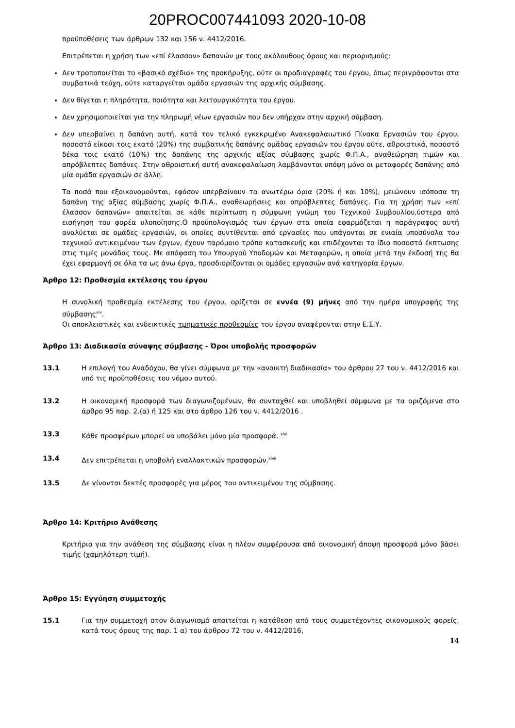20PROC007441093 2020-10-08
προϋποθέσεις των άρθρων 132 και 156 ν. 4412/2016.
Επιτρέπεται η χρήση των «επί έλασσον» δαπανών με τους ακόλουθους όρους και περιορισμούς:
Δεν τροποποιείται το «βασικό σχέδιο» της προκήρυξης, ούτε οι προδιαγραφές του έργου, όπως περιγράφονται στα συμβατικά τεύχη, ούτε καταργείται ομάδα εργασιών της αρχικής σύμβασης.
Δεν θίγεται η πληρότητα, ποιότητα και λειτουργικότητα του έργου.
Δεν χρησιμοποιείται για την πληρωμή νέων εργασιών που δεν υπήρχαν στην αρχική σύμβαση.
Δεν υπερβαίνει η δαπάνη αυτή, κατά τον τελικό εγκεκριμένο Ανακεφαλαιωτικό Πίνακα Εργασιών του έργου, ποσοστό είκοσι τοις εκατό (20%) της συμβατικής δαπάνης ομάδας εργασιών του έργου ούτε, αθροιστικά, ποσοστό δέκα τοις εκατό (10%) της δαπάνης της αρχικής αξίας σύμβασης χωρίς Φ.Π.Α., αναθεώρηση τιμών και απρόβλεπτες δαπάνες. Στην αθροιστική αυτή ανακεφαλαίωση λαμβάνονται υπόψη μόνο οι μεταφορές δαπάνης από μία ομάδα εργασιών σε άλλη.
Τα ποσά που εξοικονομούνται, εφόσον υπερβαίνουν τα ανωτέρω όρια (20% ή και 10%), μειώνουν ισόποσα τη δαπάνη της αξίας σύμβασης χωρίς Φ.Π.Α., αναθεωρήσεις και απρόβλεπτες δαπάνες. Για τη χρήση των «επί έλασσον δαπανών» απαιτείται σε κάθε περίπτωση η σύμφωνη γνώμη του Τεχνικού Συμβουλίου,ύστερα από εισήγηση του φορέα υλοποίησης.Ο προϋπολογισμός των έργων στα οποία εφαρμόζεται η παράγραφος αυτή αναλύεται σε ομάδες εργασιών, οι οποίες συντίθενται από εργασίες που υπάγονται σε ενιαία υποσύνολα του τεχνικού αντικειμένου των έργων, έχουν παρόμοιο τρόπο κατασκευής και επιδέχονται το ίδιο ποσοστό έκπτωσης στις τιμές μονάδας τους. Με απόφαση του Υπουργού Υποδομών και Μεταφορών, η οποία μετά την έκδοσή της θα έχει εφαρμογή σε όλα τα ως άνω έργα, προσδιορίζονται οι ομάδες εργασιών ανά κατηγορία έργων.
Άρθρο 12: Προθεσμία εκτέλεσης του έργου
Η συνολική προθεσμία εκτέλεσης του έργου, ορίζεται σε εννέα (9) μήνες από την ημέρα υπογραφής της σύμβασης<sup>xlv</sup>.
Οι αποκλειστικές και ενδεικτικές τμηματικές προθεσμίες του έργου αναφέρονται στην Ε.Σ.Υ.
Άρθρο 13: Διαδικασία σύναψης σύμβασης - Όροι υποβολής προσφορών
13.1 Η επιλογή του Αναδόχου, θα γίνει σύμφωνα με την «ανοικτή διαδικασία» του άρθρου 27 του ν. 4412/2016 και υπό τις προϋποθέσεις του νόμου αυτού.
13.2 Η οικονομική προσφορά των διαγωνιζομένων, θα συνταχθεί και υποβληθεί σύμφωνα με τα οριζόμενα στο άρθρο 95 παρ. 2.(α) ή 125 και στο άρθρο 126 του ν. 4412/2016 .
13.3 Κάθε προσφέρων μπορεί να υποβάλει μόνο μία προσφορά. <sup>xlvi</sup>
13.4 Δεν επιτρέπεται η υποβολή εναλλακτικών προσφορών.<sup>xlvii</sup>
13.5 Δε γίνονται δεκτές προσφορές για μέρος του αντικειμένου της σύμβασης.
Άρθρο 14: Κριτήριο Ανάθεσης
Κριτήριο για την ανάθεση της σύμβασης είναι η πλέον συμφέρουσα από οικονομική άποψη προσφορά μόνο βάσει τιμής (χαμηλότερη τιμή).
Άρθρο 15: Εγγύηση συμμετοχής
15.1 Για την συμμετοχή στον διαγωνισμό απαιτείται η κατάθεση από τους συμμετέχοντες οικονομικούς φορείς, κατά τους όρους της παρ. 1 α) του άρθρου 72 του ν. 4412/2016,
14